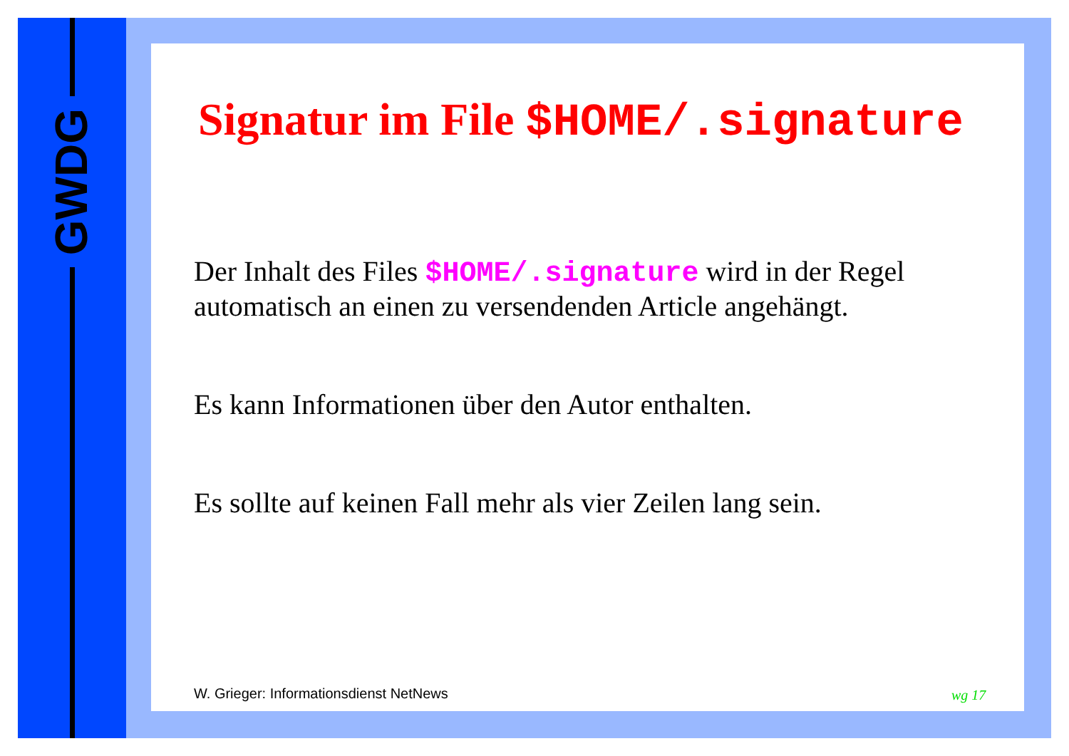GWDG
Signatur im File $HOME/.signature
Der Inhalt des Files $HOME/.signature wird in der Regel automatisch an einen zu versendenden Article angehängt.
Es kann Informationen über den Autor enthalten.
Es sollte auf keinen Fall mehr als vier Zeilen lang sein.
W. Grieger: Informationsdienst NetNews
wg 17